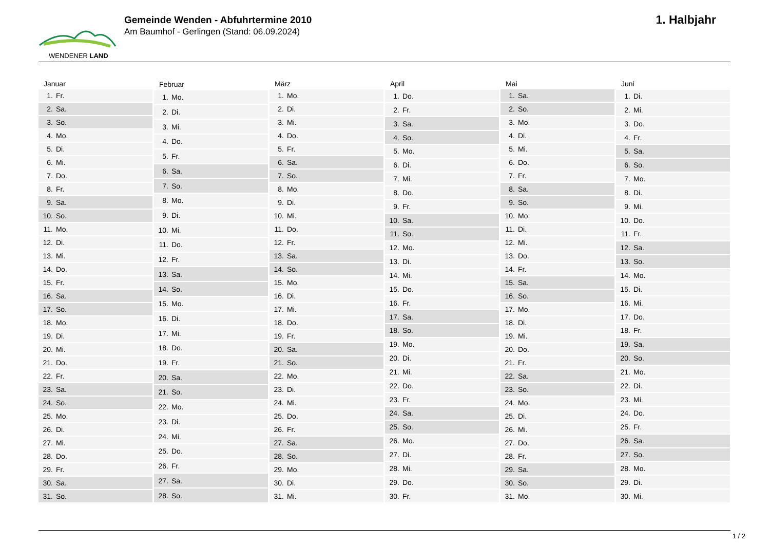WENDENER LAND
Gemeinde Wenden - Abfuhrtermine 2010
Am Baumhof - Gerlingen (Stand: 06.09.2024)
1. Halbjahr
| Januar | |
| --- | --- |
| 1. | Fr. |
| 2. | Sa. |
| 3. | So. |
| 4. | Mo. |
| 5. | Di. |
| 6. | Mi. |
| 7. | Do. |
| 8. | Fr. |
| 9. | Sa. |
| 10. | So. |
| 11. | Mo. |
| 12. | Di. |
| 13. | Mi. |
| 14. | Do. |
| 15. | Fr. |
| 16. | Sa. |
| 17. | So. |
| 18. | Mo. |
| 19. | Di. |
| 20. | Mi. |
| 21. | Do. |
| 22. | Fr. |
| 23. | Sa. |
| 24. | So. |
| 25. | Mo. |
| 26. | Di. |
| 27. | Mi. |
| 28. | Do. |
| 29. | Fr. |
| 30. | Sa. |
| 31. | So. |
| Februar | |
| --- | --- |
| 1. | Mo. |
| 2. | Di. |
| 3. | Mi. |
| 4. | Do. |
| 5. | Fr. |
| 6. | Sa. |
| 7. | So. |
| 8. | Mo. |
| 9. | Di. |
| 10. | Mi. |
| 11. | Do. |
| 12. | Fr. |
| 13. | Sa. |
| 14. | So. |
| 15. | Mo. |
| 16. | Di. |
| 17. | Mi. |
| 18. | Do. |
| 19. | Fr. |
| 20. | Sa. |
| 21. | So. |
| 22. | Mo. |
| 23. | Di. |
| 24. | Mi. |
| 25. | Do. |
| 26. | Fr. |
| 27. | Sa. |
| 28. | So. |
| März | |
| --- | --- |
| 1. | Mo. |
| 2. | Di. |
| 3. | Mi. |
| 4. | Do. |
| 5. | Fr. |
| 6. | Sa. |
| 7. | So. |
| 8. | Mo. |
| 9. | Di. |
| 10. | Mi. |
| 11. | Do. |
| 12. | Fr. |
| 13. | Sa. |
| 14. | So. |
| 15. | Mo. |
| 16. | Di. |
| 17. | Mi. |
| 18. | Do. |
| 19. | Fr. |
| 20. | Sa. |
| 21. | So. |
| 22. | Mo. |
| 23. | Di. |
| 24. | Mi. |
| 25. | Do. |
| 26. | Fr. |
| 27. | Sa. |
| 28. | So. |
| 29. | Mo. |
| 30. | Di. |
| 31. | Mi. |
| April | |
| --- | --- |
| 1. | Do. |
| 2. | Fr. |
| 3. | Sa. |
| 4. | So. |
| 5. | Mo. |
| 6. | Di. |
| 7. | Mi. |
| 8. | Do. |
| 9. | Fr. |
| 10. | Sa. |
| 11. | So. |
| 12. | Mo. |
| 13. | Di. |
| 14. | Mi. |
| 15. | Do. |
| 16. | Fr. |
| 17. | Sa. |
| 18. | So. |
| 19. | Mo. |
| 20. | Di. |
| 21. | Mi. |
| 22. | Do. |
| 23. | Fr. |
| 24. | Sa. |
| 25. | So. |
| 26. | Mo. |
| 27. | Di. |
| 28. | Mi. |
| 29. | Do. |
| 30. | Fr. |
| Mai | |
| --- | --- |
| 1. | Sa. |
| 2. | So. |
| 3. | Mo. |
| 4. | Di. |
| 5. | Mi. |
| 6. | Do. |
| 7. | Fr. |
| 8. | Sa. |
| 9. | So. |
| 10. | Mo. |
| 11. | Di. |
| 12. | Mi. |
| 13. | Do. |
| 14. | Fr. |
| 15. | Sa. |
| 16. | So. |
| 17. | Mo. |
| 18. | Di. |
| 19. | Mi. |
| 20. | Do. |
| 21. | Fr. |
| 22. | Sa. |
| 23. | So. |
| 24. | Mo. |
| 25. | Di. |
| 26. | Mi. |
| 27. | Do. |
| 28. | Fr. |
| 29. | Sa. |
| 30. | So. |
| 31. | Mo. |
| Juni | |
| --- | --- |
| 1. | Di. |
| 2. | Mi. |
| 3. | Do. |
| 4. | Fr. |
| 5. | Sa. |
| 6. | So. |
| 7. | Mo. |
| 8. | Di. |
| 9. | Mi. |
| 10. | Do. |
| 11. | Fr. |
| 12. | Sa. |
| 13. | So. |
| 14. | Mo. |
| 15. | Di. |
| 16. | Mi. |
| 17. | Do. |
| 18. | Fr. |
| 19. | Sa. |
| 20. | So. |
| 21. | Mo. |
| 22. | Di. |
| 23. | Mi. |
| 24. | Do. |
| 25. | Fr. |
| 26. | Sa. |
| 27. | So. |
| 28. | Mo. |
| 29. | Di. |
| 30. | Mi. |
1 / 2